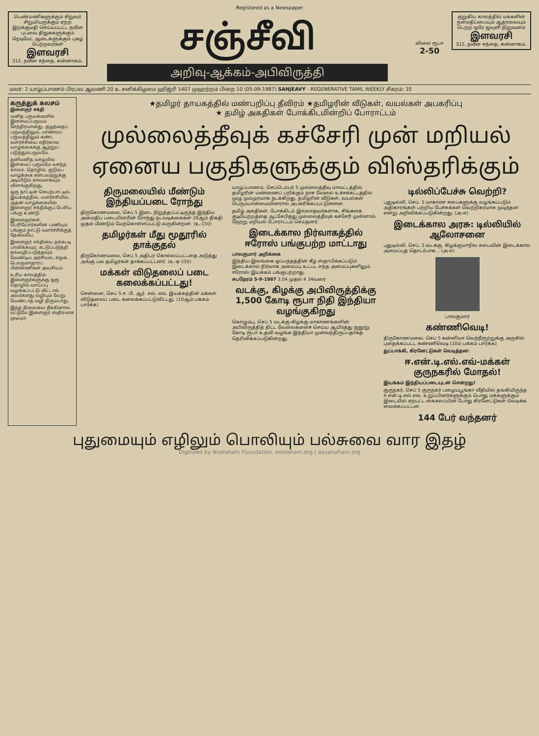Registered as a Newspaper
பெண்மணிகளுக்கும் சிறுவர் சிறுமியருக்கும் ஏற்ற இறக்குமதி செய்யப்பட்ட நவீன புடவை திநுசுகளுக்கும் றெடிமேட் ஆடைகளுக்கும் புகழ் பெற்றவர்கள்
இளவரசி
S12, நவீன சந்தை, சுன்னாகம்.
சஞ்சீவி
அறிவு-ஆக்கம்-அபிவிருத்தி
விலை ரூபா
2-50
குறுகிய காலத்தில் மக்களின் நன்மதிப்பையும் ஆதரவையும் பெற்ற ஒரே ஜவுளி நிறுவனம்
இளவரசி
S12, நவீன சந்தை, சுன்னாகம்.
மலர்: 2 யாழ்ப்பாணம் பிரபவ ஆவணி 20 உ சனிக்கிழமை ஹிஜ்ரி 1407 முஹற்றம் பிறை 10 (05-09-1987) SANJEAVY - REGENERATIVE TAMIL WEEKLY சிகரம்: 35
கருத்துக் கலசம்
இளைஞர் சக்தி
மனித பருவங்களில் இளமைப்பருவம் சேந்திரமானது. குழந்தைப் பருவத்திலும், மாணவப் பருவத்திலும் கண்ட வளர்ச்சியை எதிர்கால வாழ்க்கைக்கு ஆற்றுப் படுத்தும்பருவமே.
தனிமனித வாழ்வில் இளமைப் பருவமே வசந்த காலம். தொழில், குடும்ப வாழ்க்கை என்பவற்றுக்கு அடியிடும் காலமாகவும் விளங்குகிறது.
ஒரு நாட்டின் செயற்பாட்டில், இயக்கத்தில், வளர்ச்சியில், அதன் வாழ்க்கையில் இளைஞர் சக்திக்குப் பெரிய பங்கு உண்டு.
இளைஞர்கள், பெரியோர்களின் பணியும் பங்கும் நாட்டு வளர்ச்சிக்குத் தேவையே.
இளைஞர் சக்தியை தக்கபடி பாவிக்கவும், கட்டுப்படுத்தி நல்வழிப்படுத்தவும் வேண்டிய அரசியல், சமூக, பொருளாதாரப் பின்னணிகள் அவசியம்.
உரிய காலத்தில் இளைஞர்களுக்கு ஒரு தொழில் வாய்ப்பு வழங்கப்பட்டு விட்டால் அவர்களது வழியும் வேறு வேண்டாத வழி திரும்பாது.
இந்த நிலையை நீக்கினால் மட்டுமே இளைஞர் ஸ்திரமாக முடியும்.
★தமிழர் தாயகத்தில் மண்பறிப்பு தீவிரம் ★தமிழரின் வீடுகள், வயல்கள் அபகரிப்பு
★ தமிழ் அகதிகள் போக்கிடமின்றிப் போராட்டம்
முல்லைத்தீவுக் கச்சேரி முன் மறியல்
ஏனைய பகுதிகளுக்கும் விஸ்தரிக்கும்
திருமலையில் மீண்டும் இந்தியப்படை ரோந்து
திருகோணமலை, செப் 5 இடை நிறுத்தப்பட்டிருந்த இந்திய அமைதிப் படையினரின் ரோந்து நடவடிக்கைகள் 28ஆம் திகதி முதல் மீண்டும் மேற்கொள்ளப்பட்டு வருகின்றன. (உ-150)
தமிழர்கள் மீது மூதூரில் தாக்குதல்
திருகோணமலை, செப் 5 அதிபர் கொல்லப்பட்டதை அடுத்து அங்கு பல தமிழர்கள் தாக்கப்பட்டனர். (உ-ஏ-150)
மக்கள் விடுதலைப் படை கலைக்கப்பட்டது!
சென்னை, செப் 5 ஈ. பி. ஆர். எல். எவ். இயக்கத்தின் மக்கள் விடுதலைப் படை கலைக்கப்பட்டுவிட்டது. (10ஆம் பக்கம் பார்க்க)
யாழ்ப்பாணம், செப்டெம்பர் 5 முல்லைத்தீவு மாவட்டத்தில் தமிழரின் மண்ணைப் பறிக்கும் நாச வேலை உச்சக்கட்டத்தில் முழு மும்முரமாக நடக்கிறது. தமிழரின் வீடுகள், வயல்கள் பெரும்பான்மையினரால் அபகரிக்கப்பட்டுள்ளன.
தமிழ் அகதிகள், போக்கிடம் இல்லாதவர்களாக, சிங்களக் குடியேற்றத்தை ஆட்சேபித்து முல்லைத்தீவுக் கச்சேரி முன்னால் நேற்று மறியல் போராட்டம் செய்தனர்.
இடைக்கால நிர்வாகத்தில் ஈரோஸ் பங்குபற்ற மாட்டாது
பாலகுமார் அறிக்கை
இந்திய-இலங்கை ஒப்பந்தத்தின் கீழ் ஸ்தாபிக்கப்படும் இடைக்கால நிர்வாக அமைப்பு உட்பட எந்த அமைப்புகளிலும் ஈரோஸ் இயக்கம் பங்குபற்றாது.
சுபநேரம் 5-9-1987 3.04 முதல் 4 34வரை
வடக்கு, கிழக்கு அபிவிருத்திக்கு 1,500 கோடி ரூபா நிதி இந்தியா வழங்குகிறது
கொழும்பு, செப் 5 வடக்கு-கிழக்கு மாகாணங்களின் அபிவிருத்தித் திட்ட வேலைகளைச் செய்ய ஆயிரத்து ஐநூறு கோடி ரூபா உதவி வழங்க இந்தியா முன்வந்திருப்பதாகத் தெரிவிக்கப்படுகின்றது.
டில்லிப்பேச்சு வெற்றி?
புதுடில்லி, செப். 5 மாகாண சபைகளுக்கு வழங்கப்படும் அதிகாரங்கள் பற்றிய பேச்சுக்கள் வெற்றிகரமாக முடிந்தன என்று அறிவிக்கப்படுகின்றது. (அ-எ)
இடைக்கால அரசு: டில்லியில் ஆலோசனை
புதுடில்லி, செப். 5 வடக்கு, கிழக்குமாநில சபையின் இடைக்கால அமைப்புத் தொடர்பாக... (அ-எ)
பாலகுமார்
கண்ணிவெடி!
திருகோணமலை, செப் 5 கன்னியா வெந்நீரூற்றுக்கு அருகில் புதைக்கப்பட்ட கண்ணிவெடி [10ம் பக்கம் பார்க்க]
துப்பாக்கி, கிரனேட்டுகள் வெடித்தன:
ஈ.என்.டி.எல்.எவ்-மக்கள் குருநகரில் மோதல்!
இயக்கம் இந்தியப்படையுடன் சென்றது!
குருநகர், செப் 5 குருநகர் பழையபூங்கா வீதியில் தங்கியிருந்த ஈ.என்.டி.எல்.எவ். உறுப்பினர்களுக்கும் பொது மக்களுக்கும் இடையில் ஏற்பட்ட கைகலப்பின் போது கிரனேட்டுகள் வெடிக்க வைக்கப்பட்டன.
144 பேர் வந்தனர்
புதுமையும் எழிலும் பொலியும் பல்சுவை வார இதழ்
Digitized by Noolaham Foundation. noolaham.org | aavanaham.org